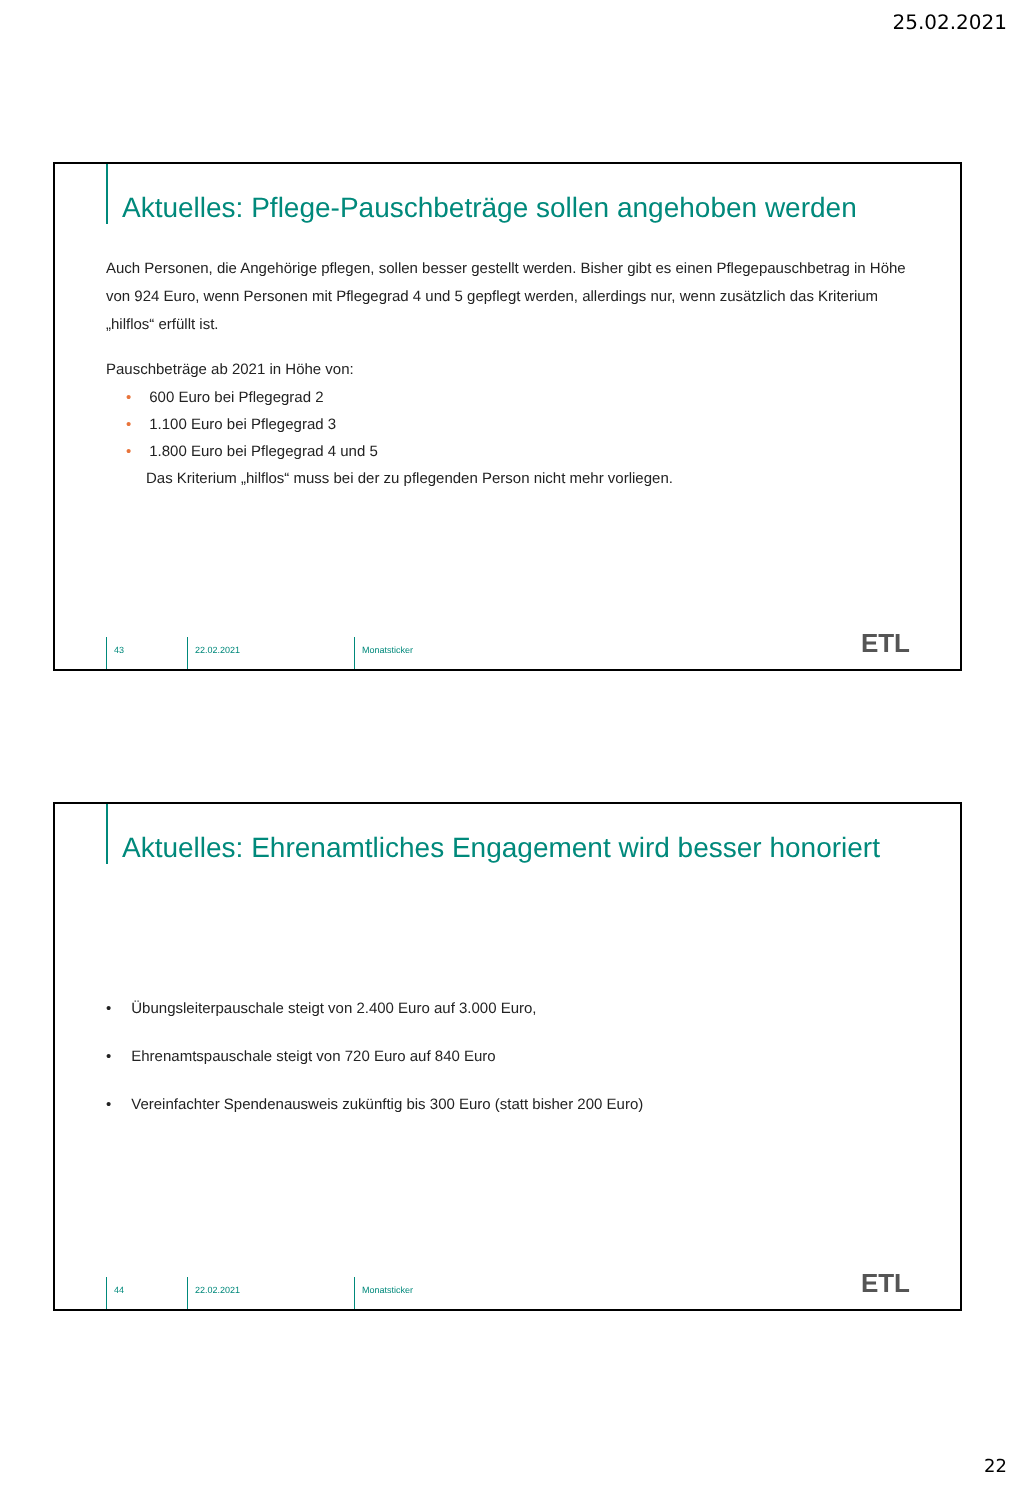25.02.2021
Aktuelles: Pflege-Pauschbeträge sollen angehoben werden
Auch Personen, die Angehörige pflegen, sollen besser gestellt werden. Bisher gibt es einen Pflegepauschbetrag in Höhe von 924 Euro, wenn Personen mit Pflegegrad 4 und 5 gepflegt werden, allerdings nur, wenn zusätzlich das Kriterium „hilflos“ erfüllt ist.
Pauschbeträge ab 2021 in Höhe von:
• 600 Euro bei Pflegegrad 2
• 1.100 Euro bei Pflegegrad 3
• 1.800 Euro bei Pflegegrad 4 und 5
Das Kriterium „hilflos“ muss bei der zu pflegenden Person nicht mehr vorliegen.
43 22.02.2021 Monatsticker
ETL
Aktuelles: Ehrenamtliches Engagement wird besser honoriert
• Übungsleiterpauschale steigt von 2.400 Euro auf 3.000 Euro,
• Ehrenamtspauschale steigt von 720 Euro auf 840 Euro
• Vereinfachter Spendenausweis zukünftig bis 300 Euro (statt bisher 200 Euro)
44 22.02.2021 Monatsticker
ETL
22